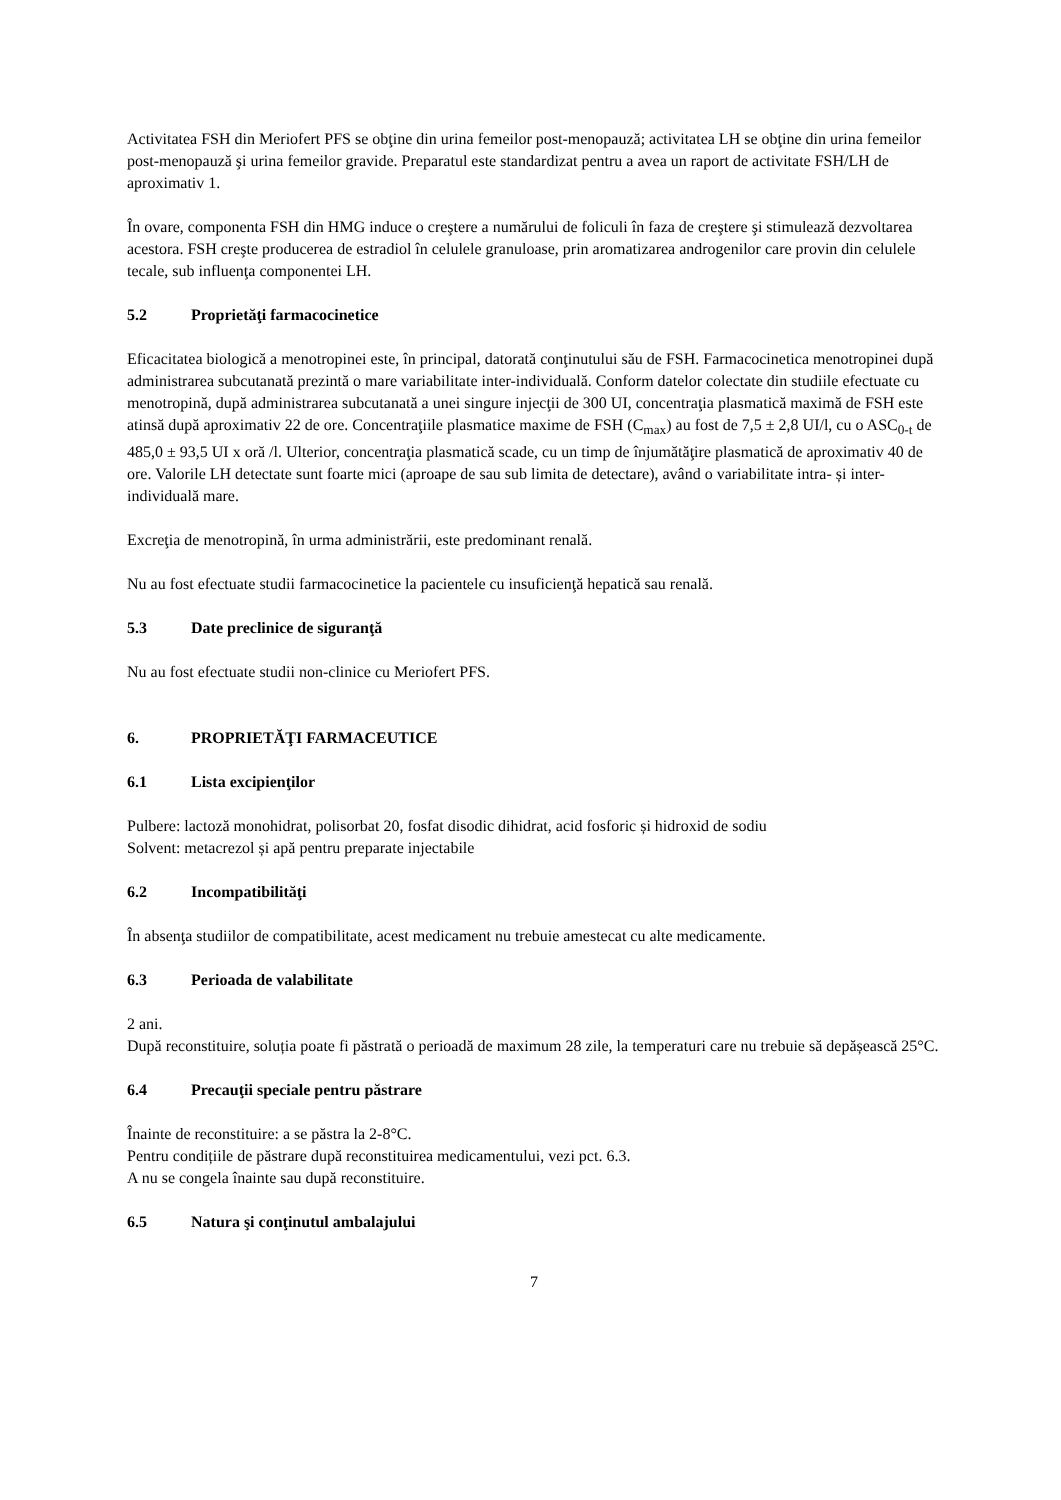Activitatea FSH din Meriofert PFS se obţine din urina femeilor post-menopauză; activitatea LH se obţine din urina femeilor post-menopauză şi urina femeilor gravide. Preparatul este standardizat pentru a avea un raport de activitate FSH/LH de aproximativ 1.
În ovare, componenta FSH din HMG induce o creştere a numărului de foliculi în faza de creştere şi stimulează dezvoltarea acestora. FSH creşte producerea de estradiol în celulele granuloase, prin aromatizarea androgenilor care provin din celulele tecale, sub influenţa componentei LH.
5.2 Proprietăţi farmacocinetice
Eficacitatea biologică a menotropinei este, în principal, datorată conţinutului său de FSH. Farmacocinetica menotropinei după administrarea subcutanată prezintă o mare variabilitate inter-individuală. Conform datelor colectate din studiile efectuate cu menotropină, după administrarea subcutanată a unei singure injecţii de 300 UI, concentraţia plasmatică maximă de FSH este atinsă după aproximativ 22 de ore. Concentraţiile plasmatice maxime de FSH (C<sub>max</sub>) au fost de 7,5 ± 2,8 UI/l, cu o ASC<sub>0-t</sub> de 485,0 ± 93,5 UI x oră /l. Ulterior, concentraţia plasmatică scade, cu un timp de înjumătăţire plasmatică de aproximativ 40 de ore. Valorile LH detectate sunt foarte mici (aproape de sau sub limita de detectare), având o variabilitate intra- și inter-individuală mare.
Excreţia de menotropină, în urma administrării, este predominant renală.
Nu au fost efectuate studii farmacocinetice la pacientele cu insuficienţă hepatică sau renală.
5.3 Date preclinice de siguranţă
Nu au fost efectuate studii non-clinice cu Meriofert PFS.
6. PROPRIETĂŢI FARMACEUTICE
6.1 Lista excipienţilor
Pulbere: lactoză monohidrat, polisorbat 20, fosfat disodic dihidrat, acid fosforic și hidroxid de sodiu
Solvent: metacrezol și apă pentru preparate injectabile
6.2 Incompatibilităţi
În absenţa studiilor de compatibilitate, acest medicament nu trebuie amestecat cu alte medicamente.
6.3 Perioada de valabilitate
2 ani.
După reconstituire, soluția poate fi păstrată o perioadă de maximum 28 zile, la temperaturi care nu trebuie să depășească 25°C.
6.4 Precauţii speciale pentru păstrare
Înainte de reconstituire: a se păstra la 2-8°C.
Pentru condițiile de păstrare după reconstituirea medicamentului, vezi pct. 6.3.
A nu se congela înainte sau după reconstituire.
6.5 Natura şi conţinutul ambalajului
7